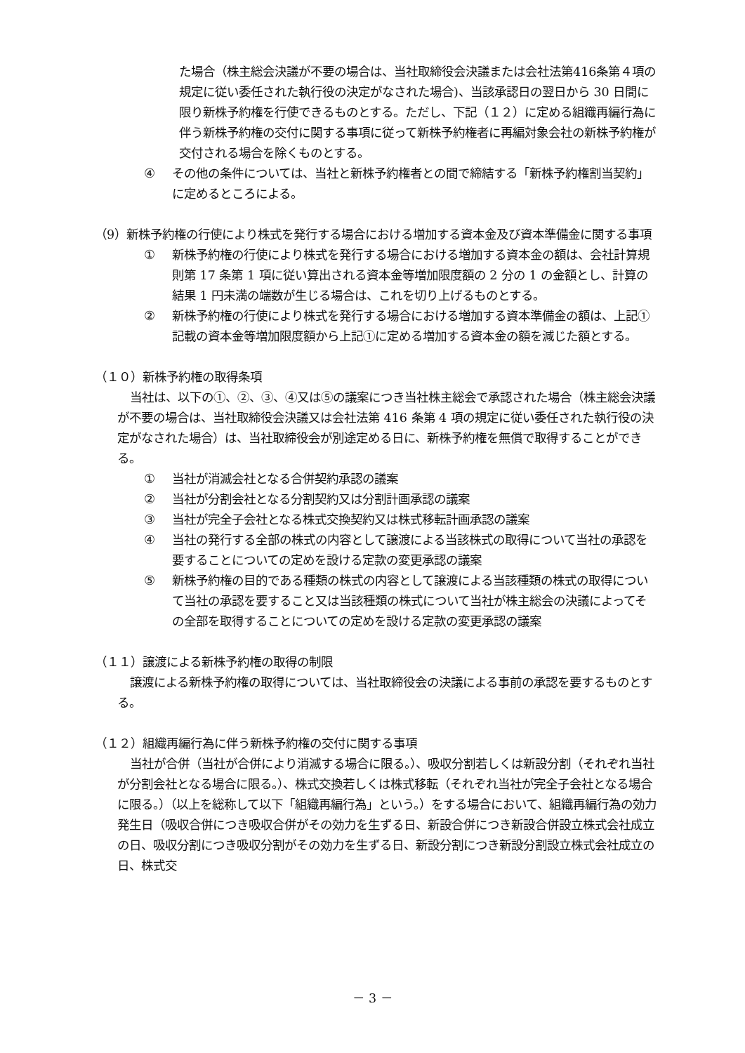た場合（株主総会決議が不要の場合は、当社取締役会決議または会社法第416条第４項の規定に従い委任された執行役の決定がなされた場合)、当該承認日の翌日から 30 日間に限り新株予約権を行使できるものとする。ただし、下記（１２）に定める組織再編行為に伴う新株予約権の交付に関する事項に従って新株予約権者に再編対象会社の新株予約権が交付される場合を除くものとする。
④ その他の条件については、当社と新株予約権者との間で締結する「新株予約権割当契約」に定めるところによる。
（9）新株予約権の行使により株式を発行する場合における増加する資本金及び資本準備金に関する事項
① 新株予約権の行使により株式を発行する場合における増加する資本金の額は、会社計算規則第 17 条第 1 項に従い算出される資本金等増加限度額の 2 分の 1 の金額とし、計算の結果 1 円未満の端数が生じる場合は、これを切り上げるものとする。
② 新株予約権の行使により株式を発行する場合における増加する資本準備金の額は、上記①記載の資本金等増加限度額から上記①に定める増加する資本金の額を減じた額とする。
（１０）新株予約権の取得条項
当社は、以下の①、②、③、④又は⑤の議案につき当社株主総会で承認された場合（株主総会決議が不要の場合は、当社取締役会決議又は会社法第 416 条第 4 項の規定に従い委任された執行役の決定がなされた場合）は、当社取締役会が別途定める日に、新株予約権を無償で取得することができる。
① 当社が消滅会社となる合併契約承認の議案
② 当社が分割会社となる分割契約又は分割計画承認の議案
③ 当社が完全子会社となる株式交換契約又は株式移転計画承認の議案
④ 当社の発行する全部の株式の内容として譲渡による当該株式の取得について当社の承認を要することについての定めを設ける定款の変更承認の議案
⑤ 新株予約権の目的である種類の株式の内容として譲渡による当該種類の株式の取得について当社の承認を要すること又は当該種類の株式について当社が株主総会の決議によってその全部を取得することについての定めを設ける定款の変更承認の議案
（１１）譲渡による新株予約権の取得の制限
譲渡による新株予約権の取得については、当社取締役会の決議による事前の承認を要するものとする。
（１２）組織再編行為に伴う新株予約権の交付に関する事項
当社が合併（当社が合併により消滅する場合に限る。）、吸収分割若しくは新設分割（それぞれ当社が分割会社となる場合に限る。）、株式交換若しくは株式移転（それぞれ当社が完全子会社となる場合に限る。）（以上を総称して以下「組織再編行為」という。）をする場合において、組織再編行為の効力発生日（吸収合併につき吸収合併がその効力を生ずる日、新設合併につき新設合併設立株式会社成立の日、吸収分割につき吸収分割がその効力を生ずる日、新設分割につき新設分割設立株式会社成立の日、株式交
－ 3 －